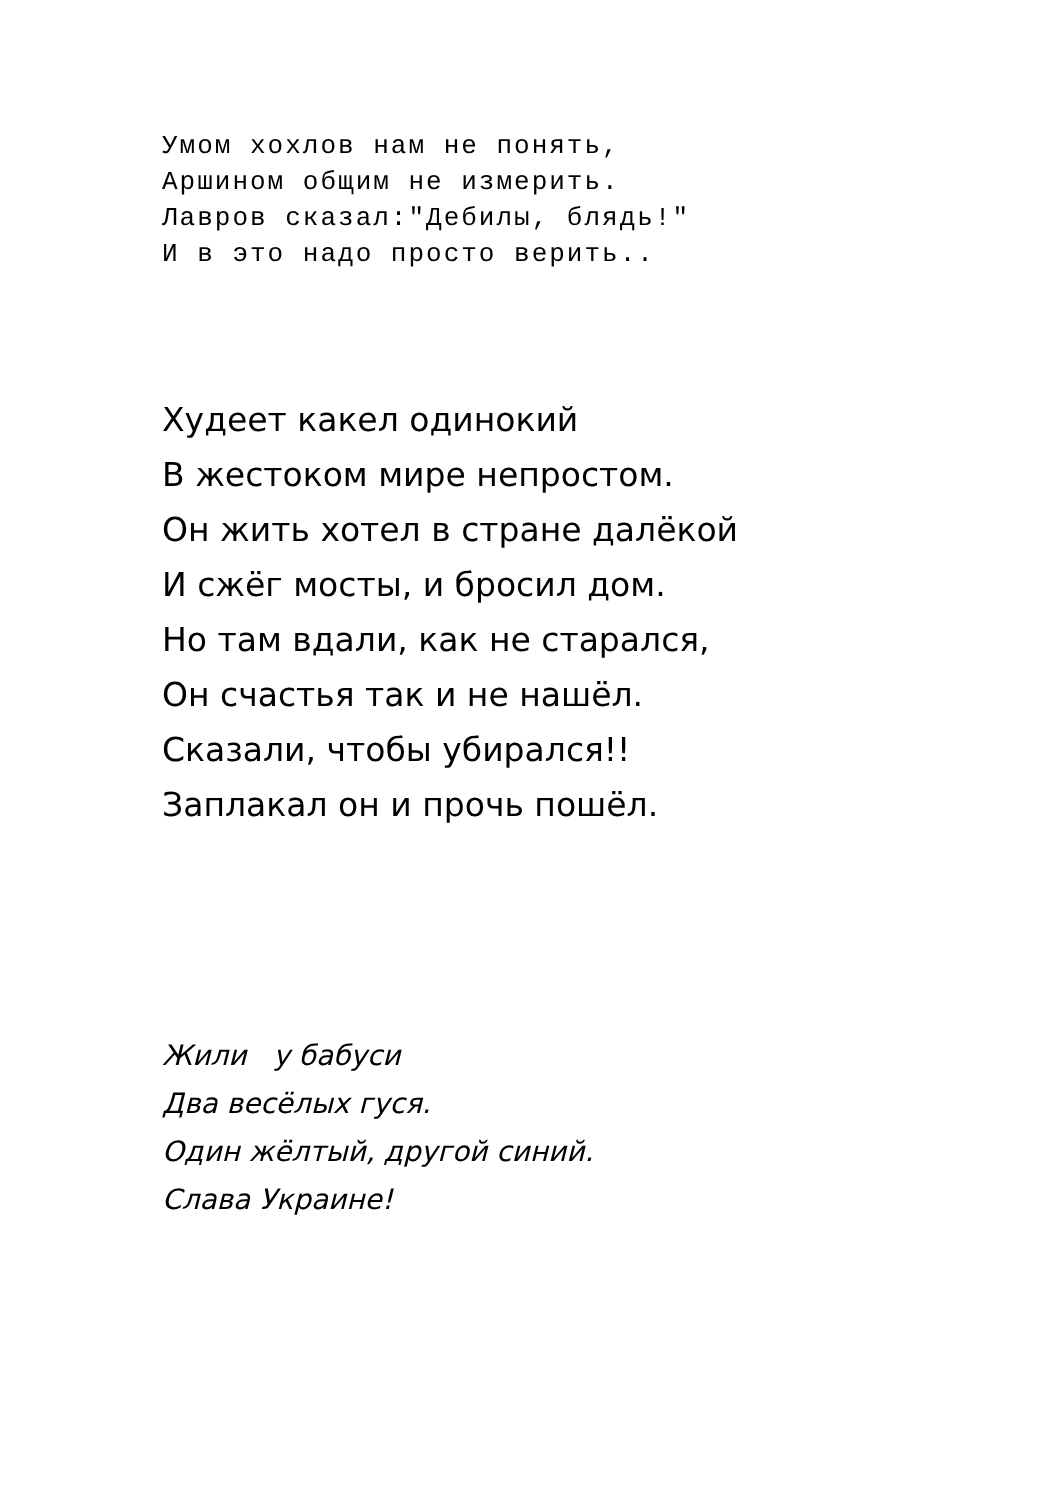Умом хохлов нам не понять,
Аршином общим не измерить.
Лавров сказал:"Дебилы, блядь!"
И в это надо просто верить..
Худеет какел одинокий
В жестоком мире непростом.
Он жить хотел в стране далёкой
И сжёг мосты, и бросил дом.
Но там вдали, как не старался,
Он счастья так и не нашёл.
Сказали, чтобы убирался!!
Заплакал он и прочь пошёл.
Жили у бабуси
Два весёлых гуся.
Один жёлтый, другой синий.
Слава Украине!